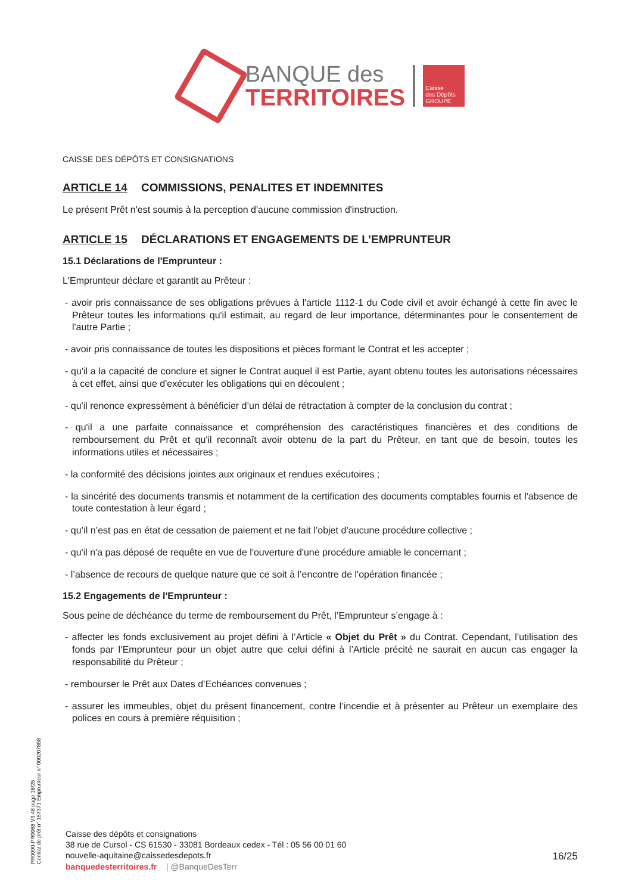BANQUE des
TERRITOIRES
Caisse
des Dépôts
GROUPE
CAISSE DES DÉPÔTS ET CONSIGNATIONS
ARTICLE 14 COMMISSIONS, PENALITES ET INDEMNITES
Le présent Prêt n'est soumis à la perception d'aucune commission d'instruction.
ARTICLE 15 DÉCLARATIONS ET ENGAGEMENTS DE L’EMPRUNTEUR
15.1 Déclarations de l'Emprunteur :
L'Emprunteur déclare et garantit au Prêteur :
- avoir pris connaissance de ses obligations prévues à l'article 1112-1 du Code civil et avoir échangé à cette fin avec le Prêteur toutes les informations qu'il estimait, au regard de leur importance, déterminantes pour le consentement de l'autre Partie ;
- avoir pris connaissance de toutes les dispositions et pièces formant le Contrat et les accepter ;
- qu'il a la capacité de conclure et signer le Contrat auquel il est Partie, ayant obtenu toutes les autorisations nécessaires à cet effet, ainsi que d'exécuter les obligations qui en découlent ;
- qu'il renonce expressément à bénéficier d’un délai de rétractation à compter de la conclusion du contrat ;
- qu'il a une parfaite connaissance et compréhension des caractéristiques financières et des conditions de remboursement du Prêt et qu'il reconnaît avoir obtenu de la part du Prêteur, en tant que de besoin, toutes les informations utiles et nécessaires ;
- la conformité des décisions jointes aux originaux et rendues exécutoires ;
- la sincérité des documents transmis et notamment de la certification des documents comptables fournis et l'absence de toute contestation à leur égard ;
- qu’il n’est pas en état de cessation de paiement et ne fait l’objet d’aucune procédure collective ;
- qu'il n'a pas déposé de requête en vue de l'ouverture d'une procédure amiable le concernant ;
- l’absence de recours de quelque nature que ce soit à l’encontre de l'opération financée ;
15.2 Engagements de l'Emprunteur :
Sous peine de déchéance du terme de remboursement du Prêt, l’Emprunteur s’engage à :
- affecter les fonds exclusivement au projet défini à l’Article « Objet du Prêt » du Contrat. Cependant, l’utilisation des fonds par l’Emprunteur pour un objet autre que celui défini à l’Article précité ne saurait en aucun cas engager la responsabilité du Prêteur ;
- rembourser le Prêt aux Dates d’Echéances convenues ;
- assurer les immeubles, objet du présent financement, contre l’incendie et à présenter au Prêteur un exemplaire des polices en cours à première réquisition ;
PR0090-PR0068 V3.48 page 16/25
Contrat de prêt n° 157371 Emprunteur n° 000207858
Caisse des dépôts et consignations
38 rue de Cursol - CS 61530 - 33081 Bordeaux cedex - Tél : 05 56 00 01 60
nouvelle-aquitaine@caissedesdepots.fr
banquedesterritoires.fr | @BanqueDesTerr
16/25